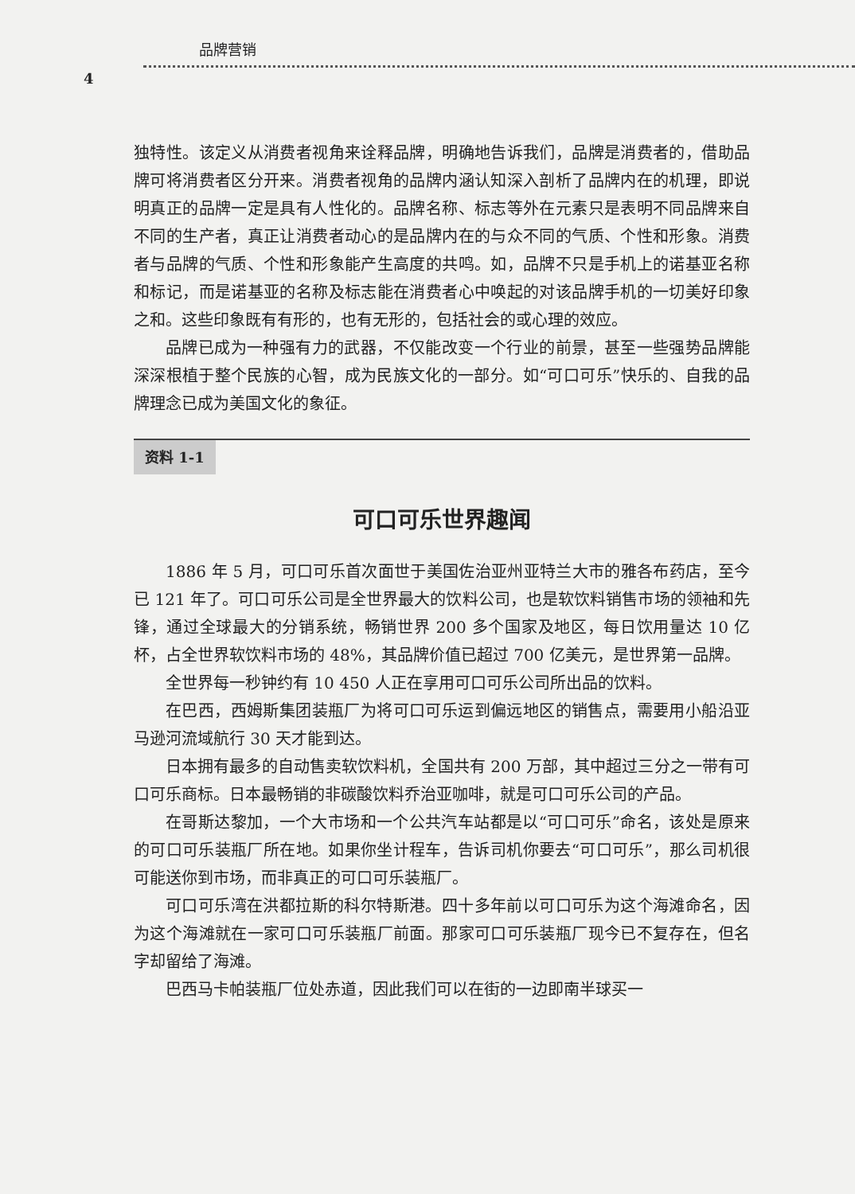品牌营销
4
独特性。该定义从消费者视角来诠释品牌，明确地告诉我们，品牌是消费者的，借助品牌可将消费者区分开来。消费者视角的品牌内涵认知深入剖析了品牌内在的机理，即说明真正的品牌一定是具有人性化的。品牌名称、标志等外在元素只是表明不同品牌来自不同的生产者，真正让消费者动心的是品牌内在的与众不同的气质、个性和形象。消费者与品牌的气质、个性和形象能产生高度的共鸣。如，品牌不只是手机上的诺基亚名称和标记，而是诺基亚的名称及标志能在消费者心中唤起的对该品牌手机的一切美好印象之和。这些印象既有有形的，也有无形的，包括社会的或心理的效应。
品牌已成为一种强有力的武器，不仅能改变一个行业的前景，甚至一些强势品牌能深深根植于整个民族的心智，成为民族文化的一部分。如“可口可乐”快乐的、自我的品牌理念已成为美国文化的象征。
资料 1-1
可口可乐世界趣闻
1886 年 5 月，可口可乐首次面世于美国佐治亚州亚特兰大市的雅各布药店，至今已 121 年了。可口可乐公司是全世界最大的饮料公司，也是软饮料销售市场的领袖和先锋，通过全球最大的分销系统，畅销世界 200 多个国家及地区，每日饮用量达 10 亿杯，占全世界软饮料市场的 48%，其品牌价值已超过 700 亿美元，是世界第一品牌。
全世界每一秒钟约有 10 450 人正在享用可口可乐公司所出品的饮料。
在巴西，西姆斯集团装瓶厂为将可口可乐运到偏远地区的销售点，需要用小船沿亚马逊河流域航行 30 天才能到达。
日本拥有最多的自动售卖软饮料机，全国共有 200 万部，其中超过三分之一带有可口可乐商标。日本最畅销的非碳酸饮料乔治亚咖啡，就是可口可乐公司的产品。
在哥斯达黎加，一个大市场和一个公共汽车站都是以“可口可乐”命名，该处是原来的可口可乐装瓶厂所在地。如果你坐计程车，告诉司机你要去“可口可乐”，那么司机很可能送你到市场，而非真正的可口可乐装瓶厂。
可口可乐湾在洪都拉斯的科尔特斯港。四十多年前以可口可乐为这个海滩命名，因为这个海滩就在一家可口可乐装瓶厂前面。那家可口可乐装瓶厂现今已不复存在，但名字却留给了海滩。
巴西马卡帕装瓶厂位处赤道，因此我们可以在街的一边即南半球买一